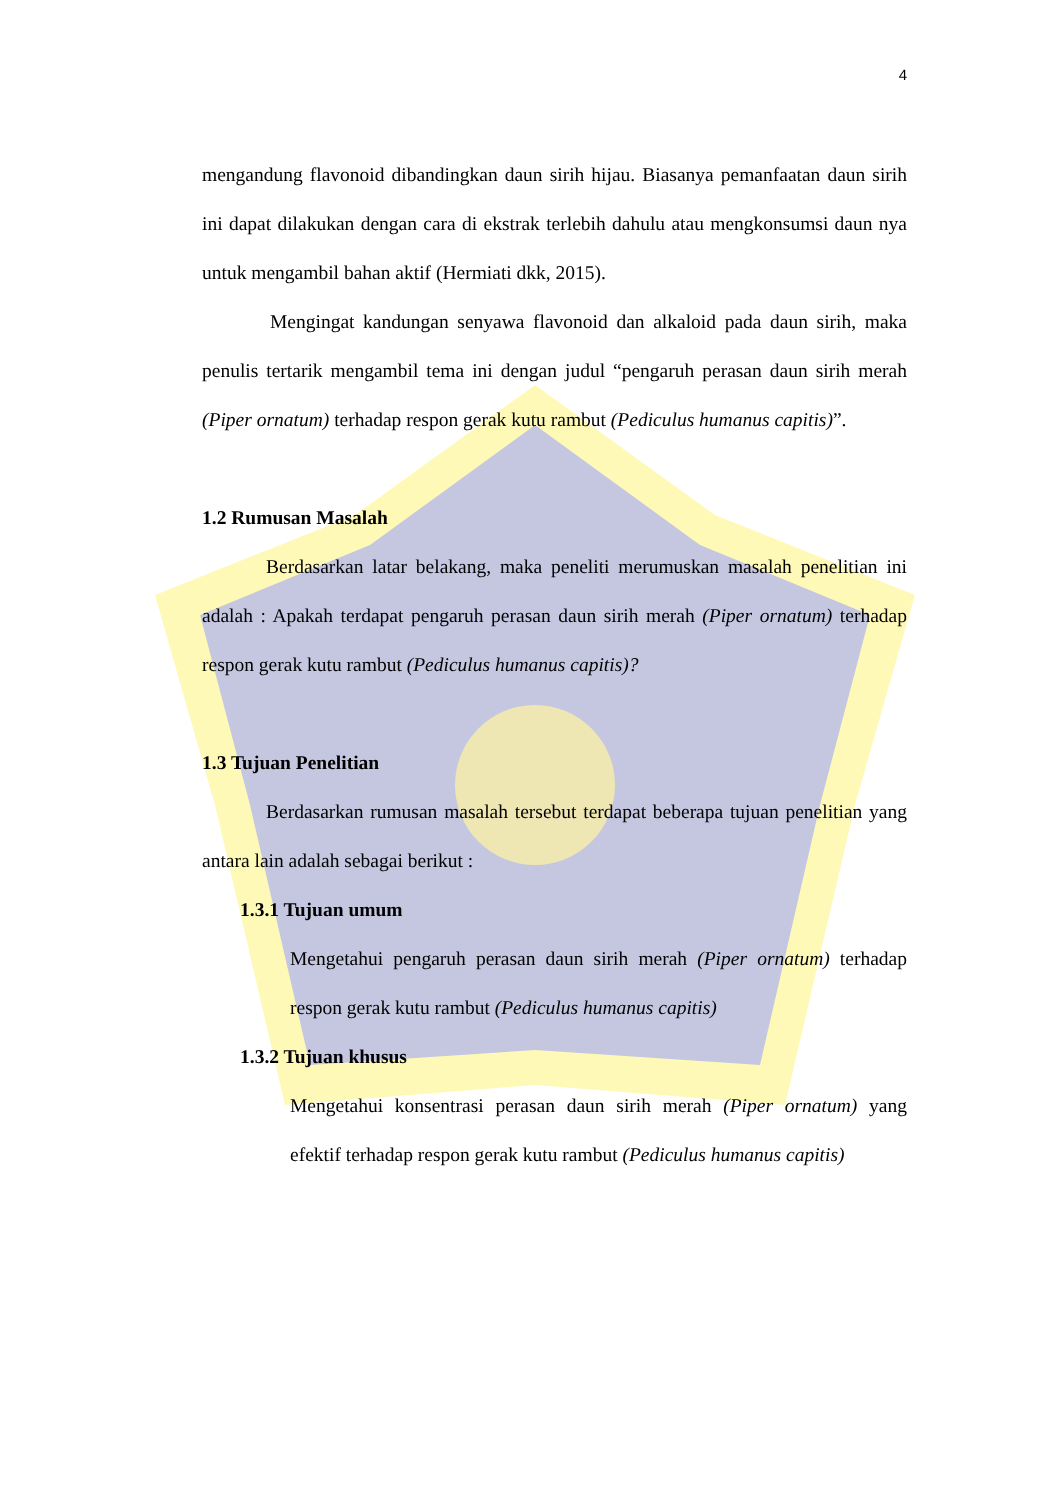4
mengandung flavonoid dibandingkan daun sirih hijau. Biasanya pemanfaatan daun sirih ini dapat dilakukan dengan cara di ekstrak terlebih dahulu atau mengkonsumsi daun nya untuk mengambil bahan aktif (Hermiati dkk, 2015).
Mengingat kandungan senyawa flavonoid dan alkaloid pada daun sirih, maka penulis tertarik mengambil tema ini dengan judul “pengaruh perasan daun sirih merah (Piper ornatum) terhadap respon gerak kutu rambut (Pediculus humanus capitis)”.
1.2 Rumusan Masalah
Berdasarkan latar belakang, maka peneliti merumuskan masalah penelitian ini adalah : Apakah terdapat pengaruh perasan daun sirih merah (Piper ornatum) terhadap respon gerak kutu rambut (Pediculus humanus capitis)?
1.3 Tujuan Penelitian
Berdasarkan rumusan masalah tersebut terdapat beberapa tujuan penelitian yang antara lain adalah sebagai berikut :
1.3.1 Tujuan umum
Mengetahui pengaruh perasan daun sirih merah (Piper ornatum) terhadap respon gerak kutu rambut (Pediculus humanus capitis)
1.3.2 Tujuan khusus
Mengetahui konsentrasi perasan daun sirih merah (Piper ornatum) yang efektif terhadap respon gerak kutu rambut (Pediculus humanus capitis)